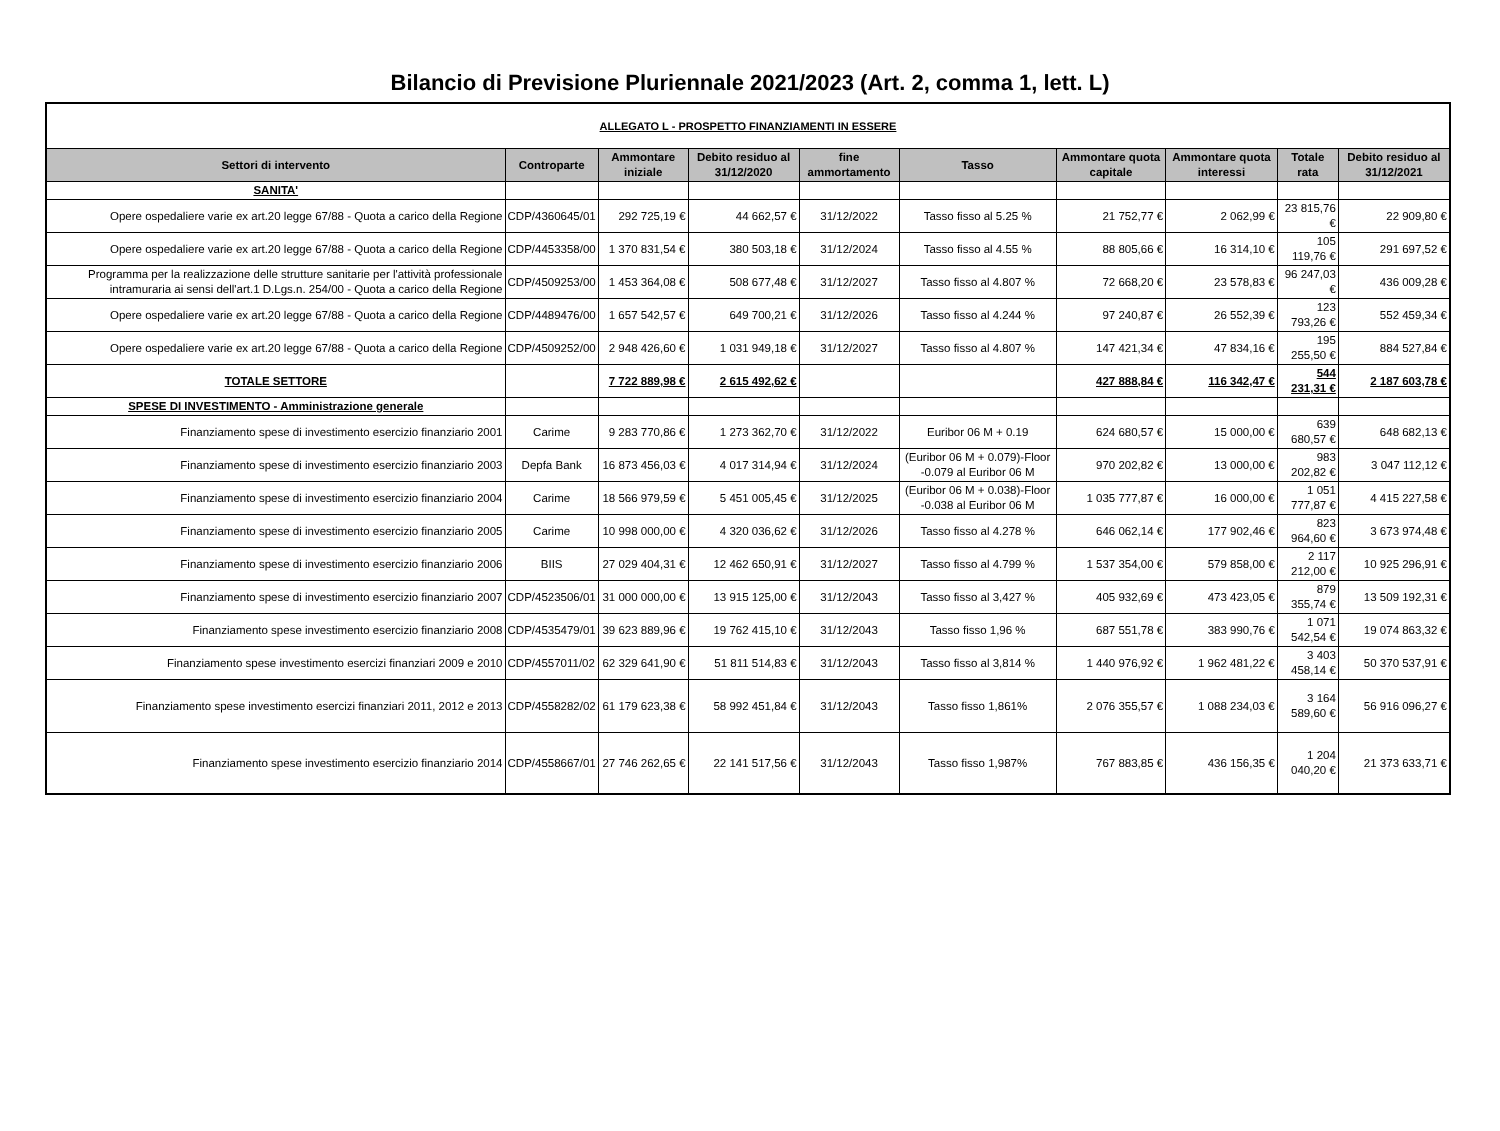Bilancio di Previsione Pluriennale 2021/2023 (Art. 2, comma 1, lett. L)
| ALLEGATO L - PROSPETTO FINANZIAMENTI IN ESSERE | | | | | | | | | |
| Settori di intervento | Controparte | Ammontare iniziale | Debito residuo al 31/12/2020 | fine ammortamento | Tasso | Ammontare quota capitale | Ammontare quota interessi | Totale rata | Debito residuo al 31/12/2021 |
| SANITA' | | | | | | | | | |
| Opere ospedaliere varie ex art.20 legge 67/88 - Quota a carico della Regione | CDP/4360645/01 | 292 725,19 € | 44 662,57 € | 31/12/2022 | Tasso fisso al 5.25 % | 21 752,77 € | 2 062,99 € | 23 815,76 € | 22 909,80 € |
| Opere ospedaliere varie ex art.20 legge 67/88 - Quota a carico della Regione | CDP/4453358/00 | 1 370 831,54 € | 380 503,18 € | 31/12/2024 | Tasso fisso al 4.55 % | 88 805,66 € | 16 314,10 € | 105 119,76 € | 291 697,52 € |
| Programma per la realizzazione delle strutture sanitarie per l'attività professionale intramuraria ai sensi dell'art.1 D.Lgs.n. 254/00 - Quota a carico della Regione | CDP/4509253/00 | 1 453 364,08 € | 508 677,48 € | 31/12/2027 | Tasso fisso al 4.807 % | 72 668,20 € | 23 578,83 € | 96 247,03 € | 436 009,28 € |
| Opere ospedaliere varie ex art.20 legge 67/88 - Quota a carico della Regione | CDP/4489476/00 | 1 657 542,57 € | 649 700,21 € | 31/12/2026 | Tasso fisso al 4.244 % | 97 240,87 € | 26 552,39 € | 123 793,26 € | 552 459,34 € |
| Opere ospedaliere varie ex art.20 legge 67/88 - Quota a carico della Regione | CDP/4509252/00 | 2 948 426,60 € | 1 031 949,18 € | 31/12/2027 | Tasso fisso al 4.807 % | 147 421,34 € | 47 834,16 € | 195 255,50 € | 884 527,84 € |
| TOTALE SETTORE | | 7 722 889,98 € | 2 615 492,62 € | | | 427 888,84 € | 116 342,47 € | 544 231,31 € | 2 187 603,78 € |
| SPESE DI INVESTIMENTO - Amministrazione generale | | | | | | | | | |
| Finanziamento spese di investimento esercizio finanziario 2001 | Carime | 9 283 770,86 € | 1 273 362,70 € | 31/12/2022 | Euribor 06 M + 0.19 | 624 680,57 € | 15 000,00 € | 639 680,57 € | 648 682,13 € |
| Finanziamento spese di investimento esercizio finanziario 2003 | Depfa Bank | 16 873 456,03 € | 4 017 314,94 € | 31/12/2024 | (Euribor 06 M + 0.079)-Floor -0.079 al Euribor 06 M | 970 202,82 € | 13 000,00 € | 983 202,82 € | 3 047 112,12 € |
| Finanziamento spese di investimento esercizio finanziario 2004 | Carime | 18 566 979,59 € | 5 451 005,45 € | 31/12/2025 | (Euribor 06 M + 0.038)-Floor -0.038 al Euribor 06 M | 1 035 777,87 € | 16 000,00 € | 1 051 777,87 € | 4 415 227,58 € |
| Finanziamento spese di investimento esercizio finanziario 2005 | Carime | 10 998 000,00 € | 4 320 036,62 € | 31/12/2026 | Tasso fisso al 4.278 % | 646 062,14 € | 177 902,46 € | 823 964,60 € | 3 673 974,48 € |
| Finanziamento spese di investimento esercizio finanziario 2006 | BIIS | 27 029 404,31 € | 12 462 650,91 € | 31/12/2027 | Tasso fisso al 4.799 % | 1 537 354,00 € | 579 858,00 € | 2 117 212,00 € | 10 925 296,91 € |
| Finanziamento spese di investimento esercizio finanziario 2007 | CDP/4523506/01 | 31 000 000,00 € | 13 915 125,00 € | 31/12/2043 | Tasso fisso al 3,427 % | 405 932,69 € | 473 423,05 € | 879 355,74 € | 13 509 192,31 € |
| Finanziamento spese investimento esercizio finanziario 2008 | CDP/4535479/01 | 39 623 889,96 € | 19 762 415,10 € | 31/12/2043 | Tasso fisso 1,96 % | 687 551,78 € | 383 990,76 € | 1 071 542,54 € | 19 074 863,32 € |
| Finanziamento spese investimento esercizi finanziari 2009 e 2010 | CDP/4557011/02 | 62 329 641,90 € | 51 811 514,83 € | 31/12/2043 | Tasso fisso al 3,814 % | 1 440 976,92 € | 1 962 481,22 € | 3 403 458,14 € | 50 370 537,91 € |
| Finanziamento spese investimento esercizi finanziari 2011, 2012 e 2013 | CDP/4558282/02 | 61 179 623,38 € | 58 992 451,84 € | 31/12/2043 | Tasso fisso 1,861% | 2 076 355,57 € | 1 088 234,03 € | 3 164 589,60 € | 56 916 096,27 € |
| Finanziamento spese investimento esercizio finanziario 2014 | CDP/4558667/01 | 27 746 262,65 € | 22 141 517,56 € | 31/12/2043 | Tasso fisso 1,987% | 767 883,85 € | 436 156,35 € | 1 204 040,20 € | 21 373 633,71 € |